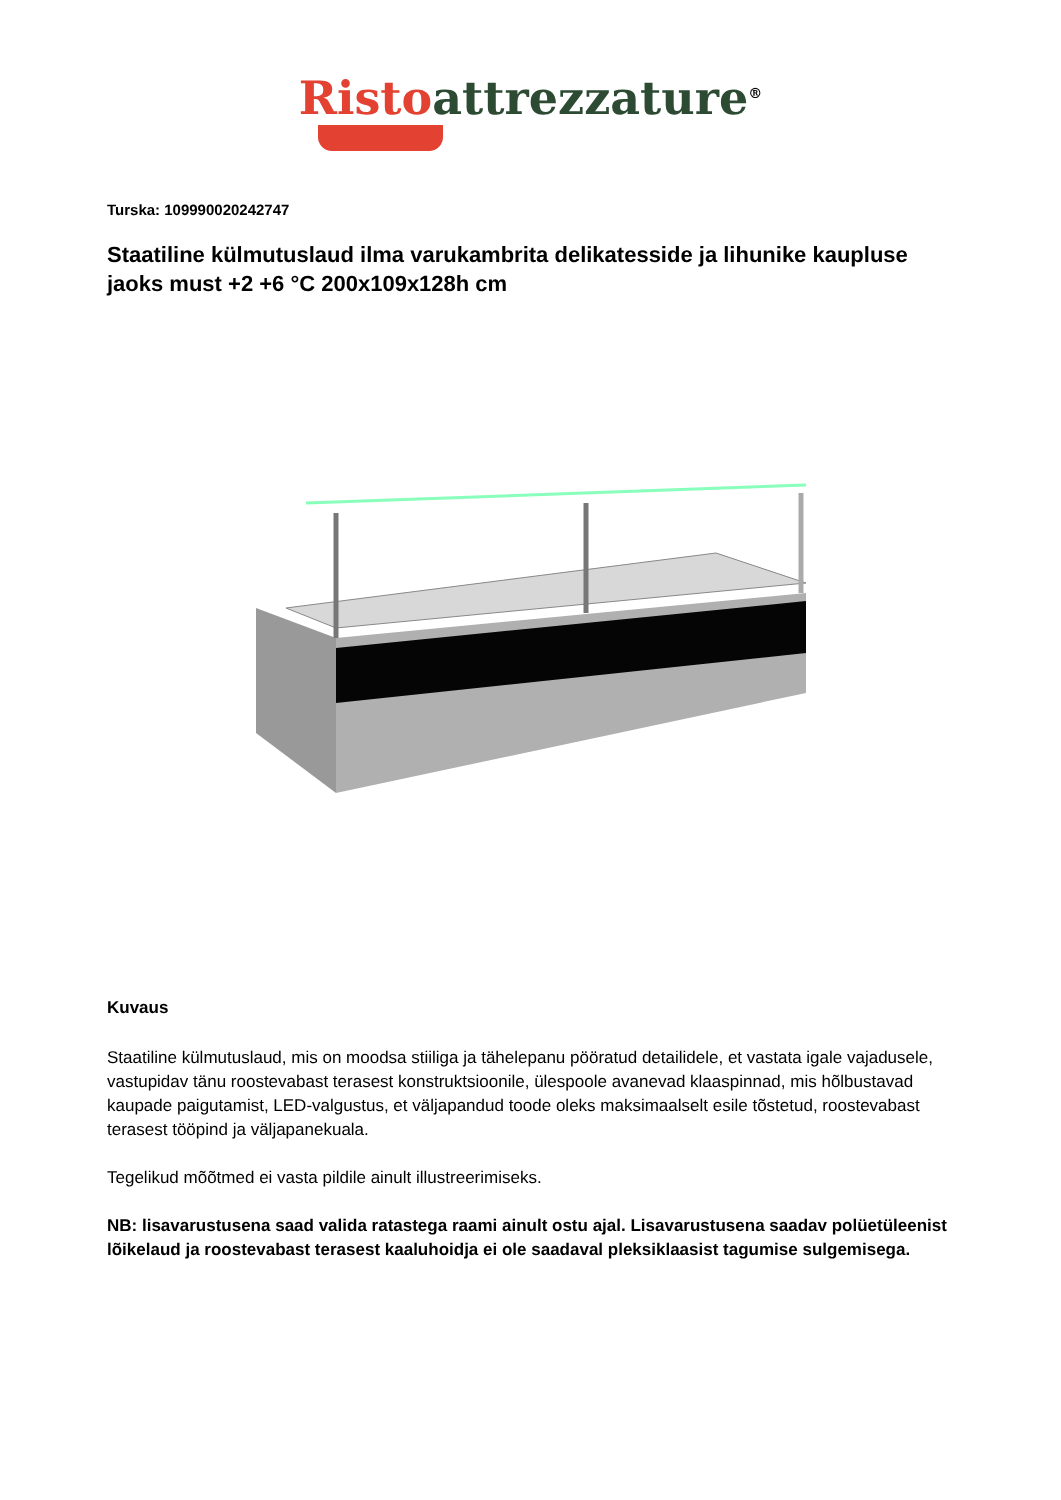Risto attrezzature<sup>®</sup>
Turska: 109990020242747
Staatiline külmutuslaud ilma varukambrita delikatesside ja lihunike kaupluse jaoks must +2 +6 °C 200x109x128h cm
Kuvaus
Staatiline külmutuslaud, mis on moodsa stiiliga ja tähelepanu pööratud detailidele, et vastata igale vajadusele, vastupidav tänu roostevabast terasest konstruktsioonile, ülespoole avanevad klaaspinnad, mis hõlbustavad kaupade paigutamist, LED-valgustus, et väljapandud toode oleks maksimaalselt esile tõstetud, roostevabast terasest tööpind ja väljapanekuala.
Tegelikud mõõtmed ei vasta pildile ainult illustreerimiseks.
NB: lisavarustusena saad valida ratastega raami ainult ostu ajal. Lisavarustusena saadav polüetüleenist lõikelaud ja roostevabast terasest kaaluhoidja ei ole saadaval pleksiklaasist tagumise sulgemisega.